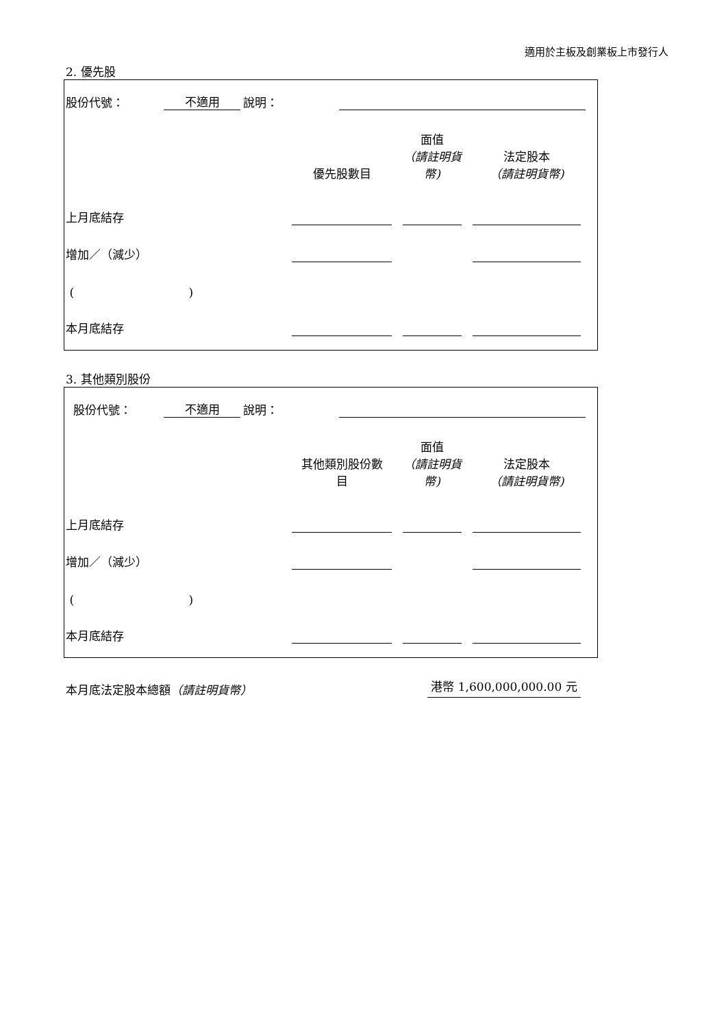適用於主板及創業板上市發行人
2. 優先股
股份代號： 不適用 說明：
| | 優先股數目 | 面值 （請註明貨 幣) | 法定股本 （請註明貨幣) |
| --- | --- | --- | --- |
| 上月底結存 | | | |
| 增加／（減少） | | | |
| ( ) | | | |
| 本月底結存 | | | |
3. 其他類別股份
股份代號： 不適用 說明：
| | 其他類別股份數 目 | 面值 （請註明貨 幣) | 法定股本 （請註明貨幣) |
| --- | --- | --- | --- |
| 上月底結存 | | | |
| 增加／（減少） | | | |
| ( ) | | | |
| 本月底結存 | | | |
本月底法定股本總額（請註明貨幣） 港幣 1,600,000,000.00 元